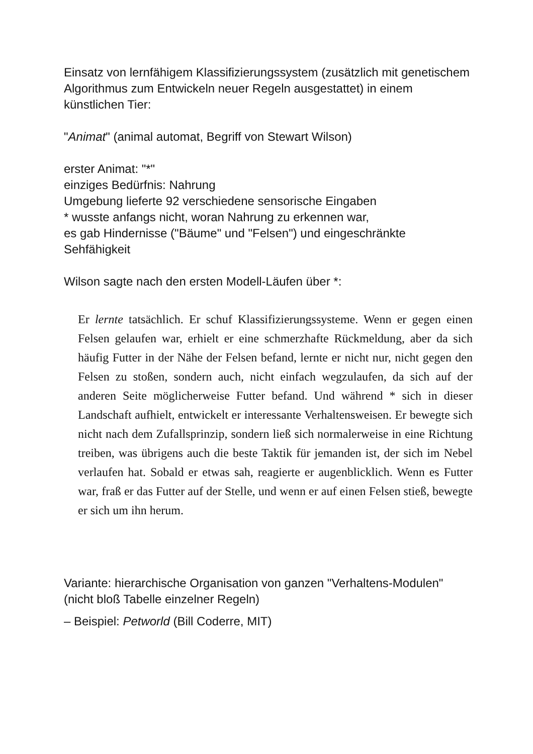Einsatz von lernfähigem Klassifizierungssystem (zusätzlich mit genetischem Algorithmus zum Entwickeln neuer Regeln ausgestattet) in einem künstlichen Tier:
"Animat" (animal automat, Begriff von Stewart Wilson)
erster Animat: "*"
einziges Bedürfnis: Nahrung
Umgebung lieferte 92 verschiedene sensorische Eingaben
* wusste anfangs nicht, woran Nahrung zu erkennen war,
es gab Hindernisse ("Bäume" und "Felsen") und eingeschränkte Sehfähigkeit
Wilson sagte nach den ersten Modell-Läufen über *:
Er lernte tatsächlich. Er schuf Klassifizierungssysteme. Wenn er gegen einen Felsen gelaufen war, erhielt er eine schmerzhafte Rückmeldung, aber da sich häufig Futter in der Nähe der Felsen befand, lernte er nicht nur, nicht gegen den Felsen zu stoßen, sondern auch, nicht einfach wegzulaufen, da sich auf der anderen Seite möglicherweise Futter befand. Und während * sich in dieser Landschaft aufhielt, entwickelt er interessante Verhaltensweisen. Er bewegte sich nicht nach dem Zufallsprinzip, sondern ließ sich normalerweise in eine Richtung treiben, was übrigens auch die beste Taktik für jemanden ist, der sich im Nebel verlaufen hat. Sobald er etwas sah, reagierte er augenblicklich. Wenn es Futter war, fraß er das Futter auf der Stelle, und wenn er auf einen Felsen stieß, bewegte er sich um ihn herum.
Variante: hierarchische Organisation von ganzen "Verhaltens-Modulen" (nicht bloß Tabelle einzelner Regeln)
– Beispiel: Petworld (Bill Coderre, MIT)